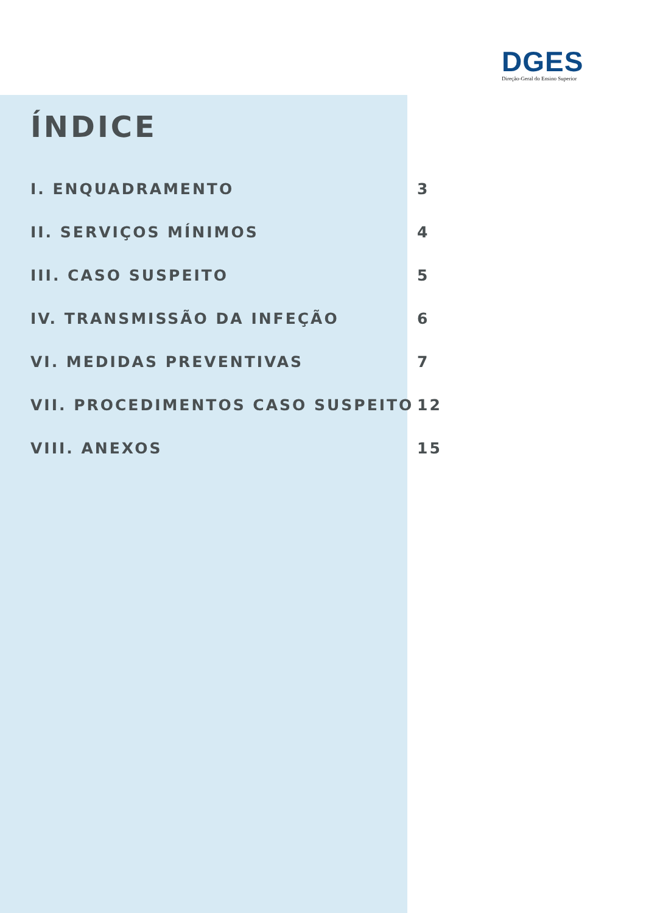DGES
Direção-Geral do Ensino Superior
ÍNDICE
I. ENQUADRAMENTO 3
II. SERVIÇOS MÍNIMOS 4
III. CASO SUSPEITO 5
IV. TRANSMISSÃO DA INFEÇÃO 6
VI. MEDIDAS PREVENTIVAS 7
VII. PROCEDIMENTOS CASO SUSPEITO 12
VIII. ANEXOS 15